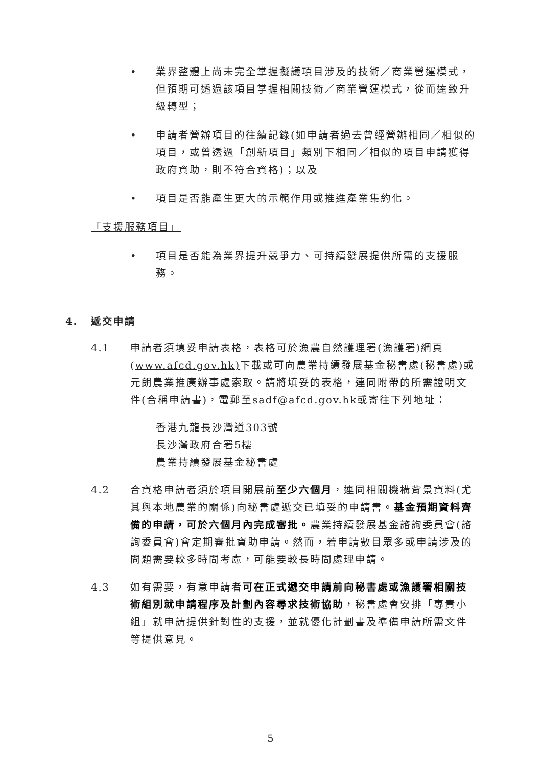• 業界整體上尚未完全掌握擬議項目涉及的技術／商業營運模式，但預期可透過該項目掌握相關技術／商業營運模式，從而達致升級轉型；
• 申請者營辦項目的往績記錄(如申請者過去曾經營辦相同／相似的項目，或曾透過「創新項目」類別下相同／相似的項目申請獲得政府資助，則不符合資格)；以及
• 項目是否能產生更大的示範作用或推進產業集約化。
「支援服務項目」
• 項目是否能為業界提升競爭力、可持續發展提供所需的支援服務。
4. 遞交申請
4.1 申請者須填妥申請表格，表格可於漁農自然護理署(漁護署)網頁(www.afcd.gov.hk) 下載或可向農業持續發展基金秘書處(秘書處)或元朗農業推廣辦事處索取。請將填妥的表格，連同附帶的所需證明文件(合稱申請書)，電郵至sadf@afcd.gov.hk或寄往下列地址：
香港九龍長沙灣道303號
長沙灣政府合署5樓
農業持續發展基金秘書處
4.2 合資格申請者須於項目開展前至少六個月，連同相關機構背景資料(尤其與本地農業的關係)向秘書處遞交已填妥的申請書。基金預期資料齊備的申請，可於六個月內完成審批。農業持續發展基金諮詢委員會(諮詢委員會)會定期審批資助申請。然而，若申請數目眾多或申請涉及的問題需要較多時間考慮，可能要較長時間處理申請。
4.3 如有需要，有意申請者可在正式遞交申請前向秘書處或漁護署相關技術組別就申請程序及計劃內容尋求技術協助，秘書處會安排「專責小組」就申請提供針對性的支援，並就優化計劃書及準備申請所需文件等提供意見。
5